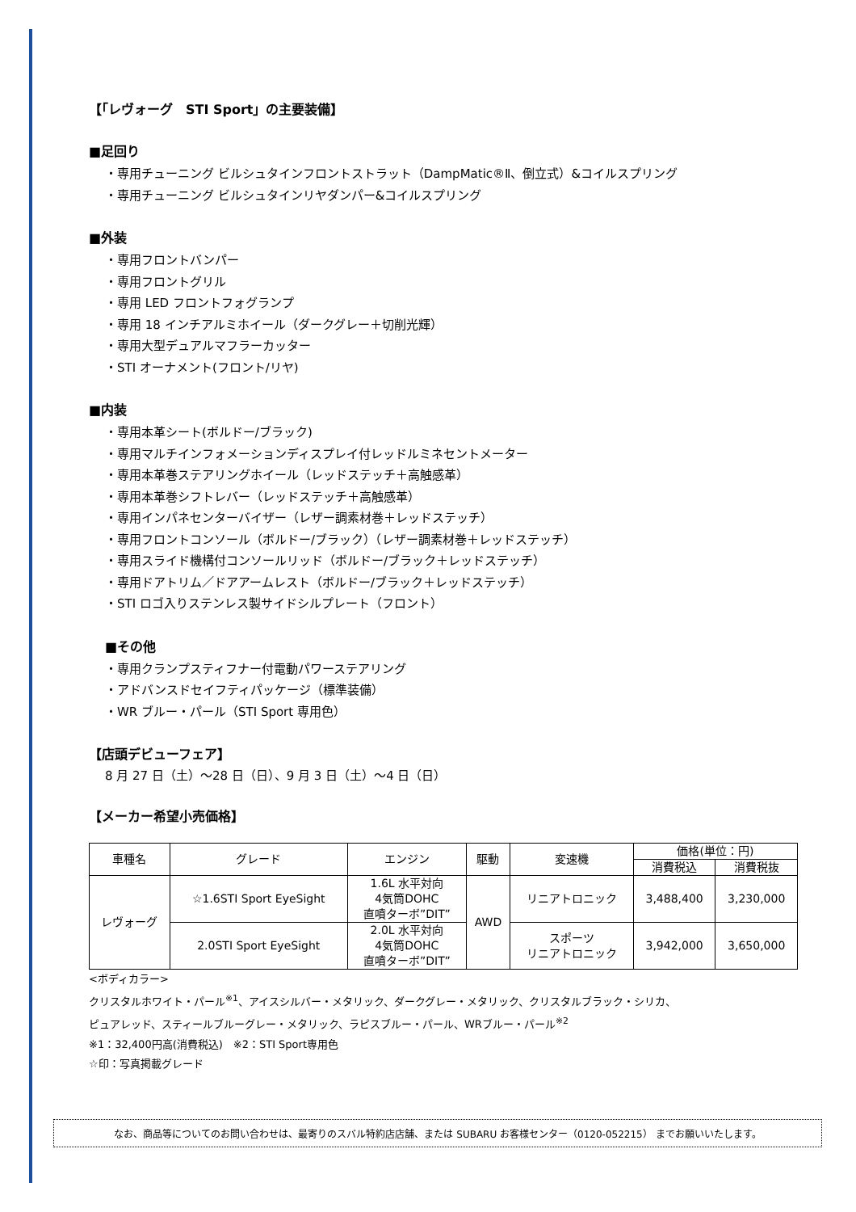【「レヴォーグ　STI Sport」の主要装備】
■足回り
・専用チューニング ビルシュタインフロントストラット（DampMatic®Ⅱ、倒立式）&コイルスプリング
・専用チューニング ビルシュタインリヤダンパー&コイルスプリング
■外装
・専用フロントバンパー
・専用フロントグリル
・専用 LED フロントフォグランプ
・専用 18 インチアルミホイール（ダークグレー＋切削光輝）
・専用大型デュアルマフラーカッター
・STI オーナメント(フロント/リヤ)
■内装
・専用本革シート(ボルドー/ブラック)
・専用マルチインフォメーションディスプレイ付レッドルミネセントメーター
・専用本革巻ステアリングホイール（レッドステッチ＋高触感革）
・専用本革巻シフトレバー（レッドステッチ＋高触感革）
・専用インパネセンターバイザー（レザー調素材巻＋レッドステッチ）
・専用フロントコンソール（ボルドー/ブラック）（レザー調素材巻＋レッドステッチ）
・専用スライド機構付コンソールリッド（ボルドー/ブラック＋レッドステッチ）
・専用ドアトリム／ドアアームレスト（ボルドー/ブラック＋レッドステッチ）
・STI ロゴ入りステンレス製サイドシルプレート（フロント）
■その他
・専用クランプスティフナー付電動パワーステアリング
・アドバンスドセイフティパッケージ（標準装備）
・WR ブルー・パール（STI Sport 専用色）
【店頭デビューフェア】
8 月 27 日（土）～28 日（日）、9 月 3 日（土）～4 日（日）
【メーカー希望小売価格】
| 車種名 | グレード | エンジン | 駆動 | 変速機 | 価格(単位：円) | |
| --- | --- | --- | --- | --- | --- | --- |
| | | | | | 消費税込 | 消費税抜 |
| レヴォーグ | ☆1.6STI Sport EyeSight | 1.6L 水平対向 4気筒DOHC 直噴ターボ”DIT” | AWD | リニアトロニック | 3,488,400 | 3,230,000 |
| | 2.0STI Sport EyeSight | 2.0L 水平対向 4気筒DOHC 直噴ターボ”DIT” | | スポーツ リニアトロニック | 3,942,000 | 3,650,000 |
<ボディカラー>
クリスタルホワイト・パール<sup>※1</sup>、アイスシルバー・メタリック、ダークグレー・メタリック、クリスタルブラック・シリカ、
ピュアレッド、スティールブルーグレー・メタリック、ラピスブルー・パール、WRブルー・パール<sup>※2</sup>
※1：32,400円高(消費税込)　※2：STI Sport専用色
☆印：写真掲載グレード
なお、商品等についてのお問い合わせは、最寄りのスバル特約店店舗、または SUBARU お客様センター（0120-052215） までお願いいたします。